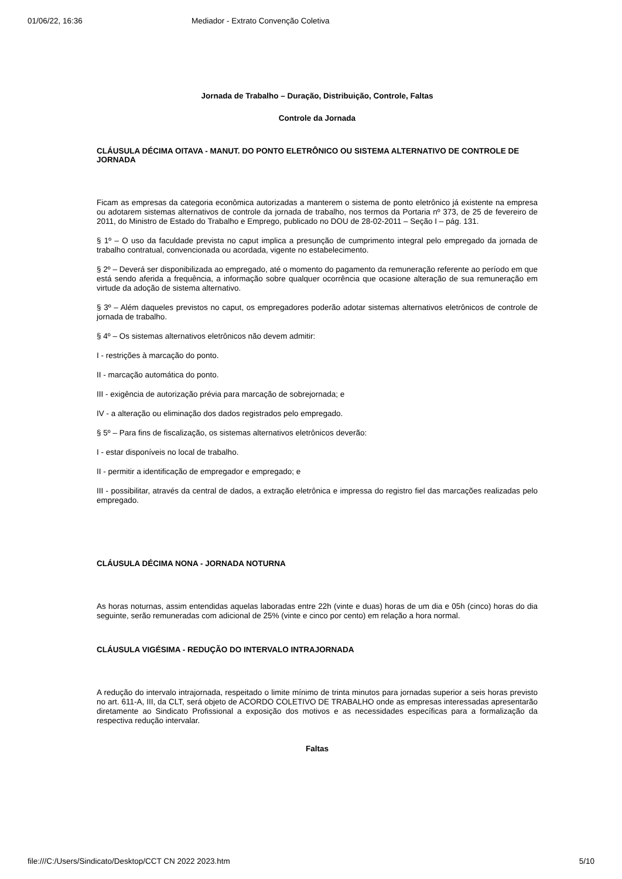01/06/22, 16:36 Mediador - Extrato Convenção Coletiva
Jornada de Trabalho – Duração, Distribuição, Controle, Faltas
Controle da Jornada
CLÁUSULA DÉCIMA OITAVA - MANUT. DO PONTO ELETRÔNICO OU SISTEMA ALTERNATIVO DE CONTROLE DE JORNADA
Ficam as empresas da categoria econômica autorizadas a manterem o sistema de ponto eletrônico já existente na empresa ou adotarem sistemas alternativos de controle da jornada de trabalho, nos termos da Portaria nº 373, de 25 de fevereiro de 2011, do Ministro de Estado do Trabalho e Emprego, publicado no DOU de 28-02-2011 – Seção I – pág. 131.
§ 1º – O uso da faculdade prevista no caput implica a presunção de cumprimento integral pelo empregado da jornada de trabalho contratual, convencionada ou acordada, vigente no estabelecimento.
§ 2º – Deverá ser disponibilizada ao empregado, até o momento do pagamento da remuneração referente ao período em que está sendo aferida a frequência, a informação sobre qualquer ocorrência que ocasione alteração de sua remuneração em virtude da adoção de sistema alternativo.
§ 3º – Além daqueles previstos no caput, os empregadores poderão adotar sistemas alternativos eletrônicos de controle de jornada de trabalho.
§ 4º – Os sistemas alternativos eletrônicos não devem admitir:
I - restrições à marcação do ponto.
II - marcação automática do ponto.
III - exigência de autorização prévia para marcação de sobrejornada; e
IV - a alteração ou eliminação dos dados registrados pelo empregado.
§ 5º – Para fins de fiscalização, os sistemas alternativos eletrônicos deverão:
I - estar disponíveis no local de trabalho.
II - permitir a identificação de empregador e empregado; e
III - possibilitar, através da central de dados, a extração eletrônica e impressa do registro fiel das marcações realizadas pelo empregado.
CLÁUSULA DÉCIMA NONA - JORNADA NOTURNA
As horas noturnas, assim entendidas aquelas laboradas entre 22h (vinte e duas) horas de um dia e 05h (cinco) horas do dia seguinte, serão remuneradas com adicional de 25% (vinte e cinco por cento) em relação a hora normal.
CLÁUSULA VIGÉSIMA - REDUÇÃO DO INTERVALO INTRAJORNADA
A redução do intervalo intrajornada, respeitado o limite mínimo de trinta minutos para jornadas superior a seis horas previsto no art. 611-A, III, da CLT, será objeto de ACORDO COLETIVO DE TRABALHO onde as empresas interessadas apresentarão diretamente ao Sindicato Profissional a exposição dos motivos e as necessidades específicas para a formalização da respectiva redução intervalar.
Faltas
file:///C:/Users/Sindicato/Desktop/CCT CN 2022 2023.htm 5/10